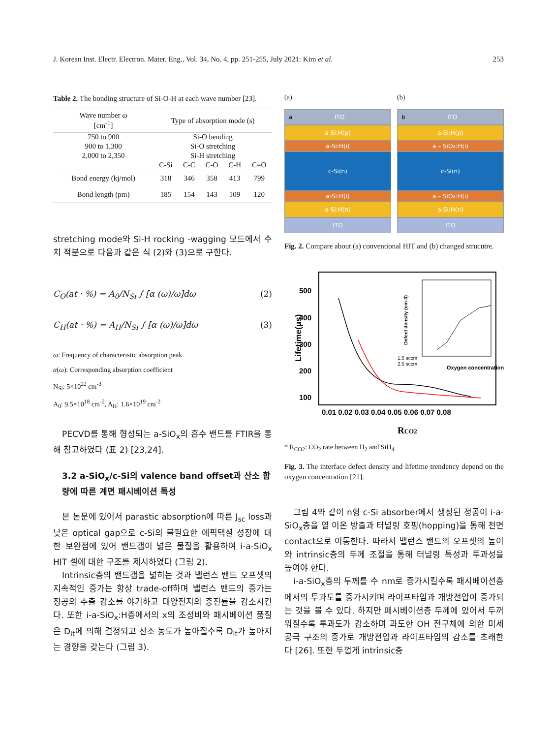J. Korean Inst. Electr. Electron. Mater. Eng., Vol. 34, No. 4, pp. 251-255, July 2021: Kim et al. 253
Table 2. The bonding structure of Si-O-H at each wave number [23].
| Wave number ω [cm<sup>-1</sup>] | Type of absorption mode (s) | | | | |
| --- | --- | --- | --- | --- | --- |
| 750 to 900 | Si-O bending | | | | |
| 900 to 1,300 | Si-O stretching | | | | |
| 2,000 to 2,350 | Si-H stretching | | | | |
| | C-Si | C-C | C-O | C-H | C=O |
| Bond energy (kj/mol) | 318 | 346 | 358 | 413 | 799 |
| Bond length (pm) | 185 | 154 | 143 | 109 | 120 |
stretching mode와 Si-H rocking -wagging 모드에서 수치 적분으로 다음과 같은 식 (2)와 (3)으로 구한다.
C<sub>O</sub>(at · %) = A<sub>0</sub>/N<sub>Si</sub> ∫ [α (ω)/ω]dω (2)
C<sub>H</sub>(at · %) = A<sub>H</sub>/N<sub>Si</sub> ∫ [α (ω)/ω]dω (3)
ω: Frequency of characteristic absorption peak
α(ω): Corresponding absorption coefficient
N<sub>Si</sub>: 5×10<sup>22</sup> cm<sup>-3</sup>
A<sub>0</sub>: 9.5×10<sup>18</sup> cm<sup>-2</sup>, A<sub>H</sub>: 1.6×10<sup>19</sup> cm<sup>-2</sup>
PECVD를 통해 형성되는 a-SiO<sub>x</sub>의 흡수 밴드를 FTIR을 통해 참고하였다 (표 2) [23,24].
3.2 a-SiO<sub>x</sub>/c-Si의 valence band offset과 산소 함량에 따른 계면 패시베이션 특성
본 논문에 있어서 parastic absorption에 따른 J<sub>sc</sub> loss과 낮은 optical gap으로 c-Si의 불필요한 에픽택셜 성장에 대한 보완점에 있어 밴드갭이 넓은 물질을 활용하여 i-a-SiO<sub>x</sub> HIT 셀에 대한 구조를 제시하였다 (그림 2).
Intrinsic층의 밴드갭을 넓히는 것과 밸런스 밴드 오프셋의 지속적인 증가는 항상 trade-off하며 밸런스 밴드의 증가는 정공의 추출 감소를 야기하고 태양전지의 충진률을 감소시킨다. 또한 i-a-SiO<sub>x</sub>:H층에서의 x의 조성비와 패시베이션 품질은 D<sub>it</sub>에 의해 결정되고 산소 농도가 높아질수록 D<sub>it</sub>가 높아지는 경향을 갖는다 (그림 3).
(a)
a ITO
a-Si:H(p)
a-Si:H(i)
c-Si(n)
a-Si:H(i)
a-Si:H(n)
ITO
(b)
b ITO
a-Si:H(p)
a – SiO<sub>x</sub>:H(i)
c-Si(n)
a – SiO<sub>x</sub>:H(i)
a-Si:H(n)
ITO
Fig. 2. Compare about (a) conventional HIT and (b) changed strucutre.
Lifetime(μs)
500
400
300
200
100
0.01 0.02 0.03 0.04 0.05 0.06 0.07 0.08
RCO2
1.5 sccm
2.5 sccm
Oxygen concentration (%)
Defect density (cm-3)
* R<sub>CO2</sub>: CO<sub>2</sub> rate between H<sub>2</sub> and SiH<sub>4</sub>
Fig. 3. The interface defect density and lifetime trendency depend on the oxygen concentration [21].
그림 4와 같이 n형 c-Si absorber에서 생성된 정공이 i-a-SiO<sub>x</sub>층을 열 이온 방출과 터널링 호핑(hopping)을 통해 전면 contact으로 이동한다. 따라서 밸런스 밴드의 오프셋의 높이와 intrinsic층의 두께 조절을 통해 터널링 특성과 투과성을 높여야 한다.
i-a-SiO<sub>x</sub>층의 두께를 수 nm로 증가시킬수록 패시베이션층에서의 투과도를 증가시키며 라이프타임과 개방전압이 증가되는 것을 볼 수 있다. 하지만 패시베이션층 두께에 있어서 두꺼워질수록 투과도가 감소하며 과도한 OH 전구체에 의한 미세 공극 구조의 증가로 개방전압과 라이프타임의 감소를 초래한다 [26]. 또한 두껍게 intrinsic층